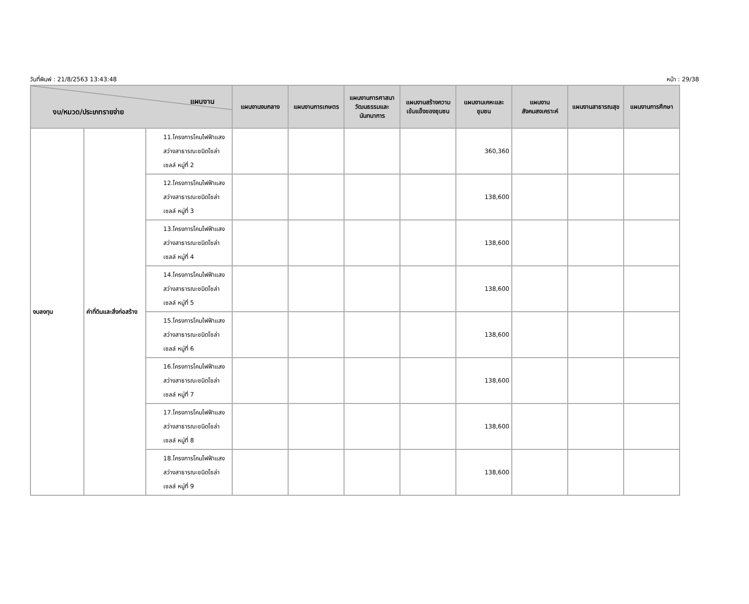วันที่พิมพ์ : 21/8/2563 13:43:48 หน้า : 29/38
| แผนงาน งบ/หมวด/ประเภทรายจ่าย | | | แผนงานงบกลาง | แผนงานการเกษตร | แผนงานการศาสนา วัฒนธรรมและนันทนาการ | แผนงานสร้างความเข้มแข็งของชุมชน | แผนงานเคหะและชุมชน | แผนงานสังคมสงเคราะห์ | แผนงานสาธารณสุข | แผนงานการศึกษา |
| --- | --- | --- | --- | --- | --- | --- | --- | --- | --- | --- |
| งบลงทุน | ค่าที่ดินและสิ่งก่อสร้าง | 11.โครงการโคมไฟฟ้าแสงสว่างสาธารณะชนิดโซล่าเซลล์ หมู่ที่ 2 | | | | | 360,360 | | | |
| | | 12.โครงการโคมไฟฟ้าแสงสว่างสาธารณะชนิดโซล่าเซลล์ หมู่ที่ 3 | | | | | 138,600 | | | |
| | | 13.โครงการโคมไฟฟ้าแสงสว่างสาธารณะชนิดโซล่าเซลล์ หมู่ที่ 4 | | | | | 138,600 | | | |
| | | 14.โครงการโคมไฟฟ้าแสงสว่างสาธารณะชนิดโซล่าเซลล์ หมู่ที่ 5 | | | | | 138,600 | | | |
| | | 15.โครงการโคมไฟฟ้าแสงสว่างสาธารณะชนิดโซล่าเซลล์ หมู่ที่ 6 | | | | | 138,600 | | | |
| | | 16.โครงการโคมไฟฟ้าแสงสว่างสาธารณะชนิดโซล่าเซลล์ หมู่ที่ 7 | | | | | 138,600 | | | |
| | | 17.โครงการโคมไฟฟ้าแสงสว่างสาธารณะชนิดโซล่าเซลล์ หมู่ที่ 8 | | | | | 138,600 | | | |
| | | 18.โครงการโคมไฟฟ้าแสงสว่างสาธารณะชนิดโซล่าเซลล์ หมู่ที่ 9 | | | | | 138,600 | | | |